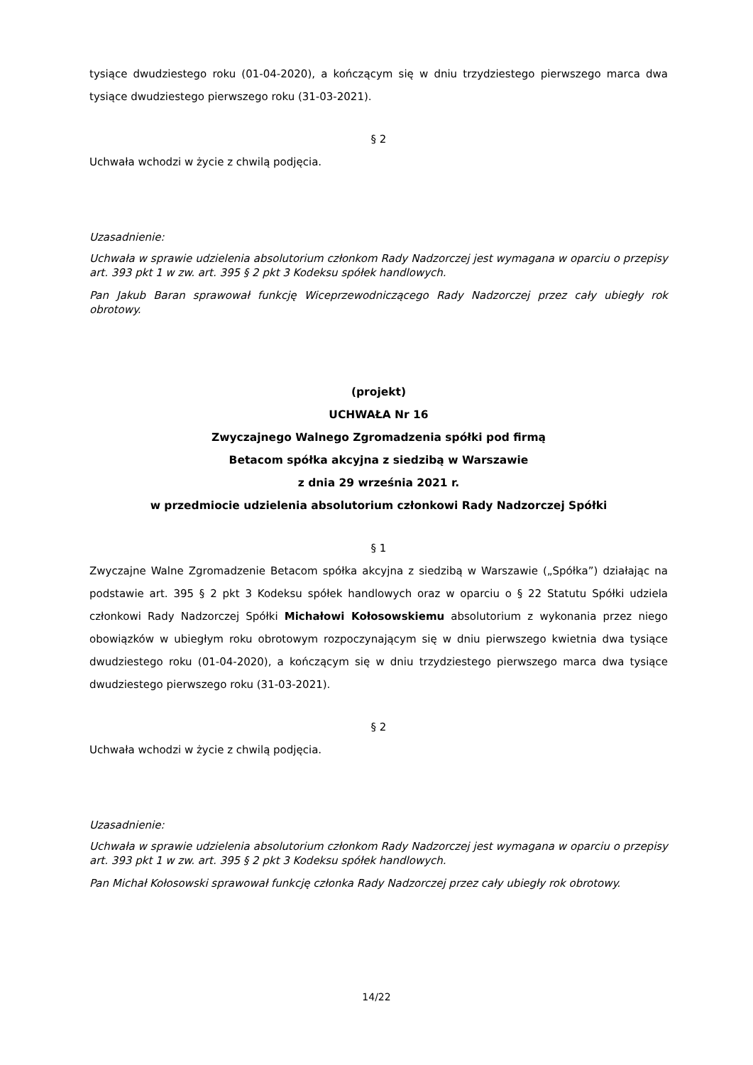tysiące dwudziestego roku (01-04-2020), a kończącym się w dniu trzydziestego pierwszego marca dwa tysiące dwudziestego pierwszego roku (31-03-2021).
§ 2
Uchwała wchodzi w życie z chwilą podjęcia.
Uzasadnienie:
Uchwała w sprawie udzielenia absolutorium członkom Rady Nadzorczej jest wymagana w oparciu o przepisy art. 393 pkt 1 w zw. art. 395 § 2 pkt 3 Kodeksu spółek handlowych.
Pan Jakub Baran sprawował funkcję Wiceprzewodniczącego Rady Nadzorczej przez cały ubiegły rok obrotowy.
(projekt)
UCHWAŁA Nr 16
Zwyczajnego Walnego Zgromadzenia spółki pod firmą
Betacom spółka akcyjna z siedzibą w Warszawie
z dnia 29 września 2021 r.
w przedmiocie udzielenia absolutorium członkowi Rady Nadzorczej Spółki
§ 1
Zwyczajne Walne Zgromadzenie Betacom spółka akcyjna z siedzibą w Warszawie („Spółka”) działając na podstawie art. 395 § 2 pkt 3 Kodeksu spółek handlowych oraz w oparciu o § 22 Statutu Spółki udziela członkowi Rady Nadzorczej Spółki Michałowi Kołosowskiemu absolutorium z wykonania przez niego obowiązków w ubiegłym roku obrotowym rozpoczynającym się w dniu pierwszego kwietnia dwa tysiące dwudziestego roku (01-04-2020), a kończącym się w dniu trzydziestego pierwszego marca dwa tysiące dwudziestego pierwszego roku (31-03-2021).
§ 2
Uchwała wchodzi w życie z chwilą podjęcia.
Uzasadnienie:
Uchwała w sprawie udzielenia absolutorium członkom Rady Nadzorczej jest wymagana w oparciu o przepisy art. 393 pkt 1 w zw. art. 395 § 2 pkt 3 Kodeksu spółek handlowych.
Pan Michał Kołosowski sprawował funkcję członka Rady Nadzorczej przez cały ubiegły rok obrotowy.
14/22